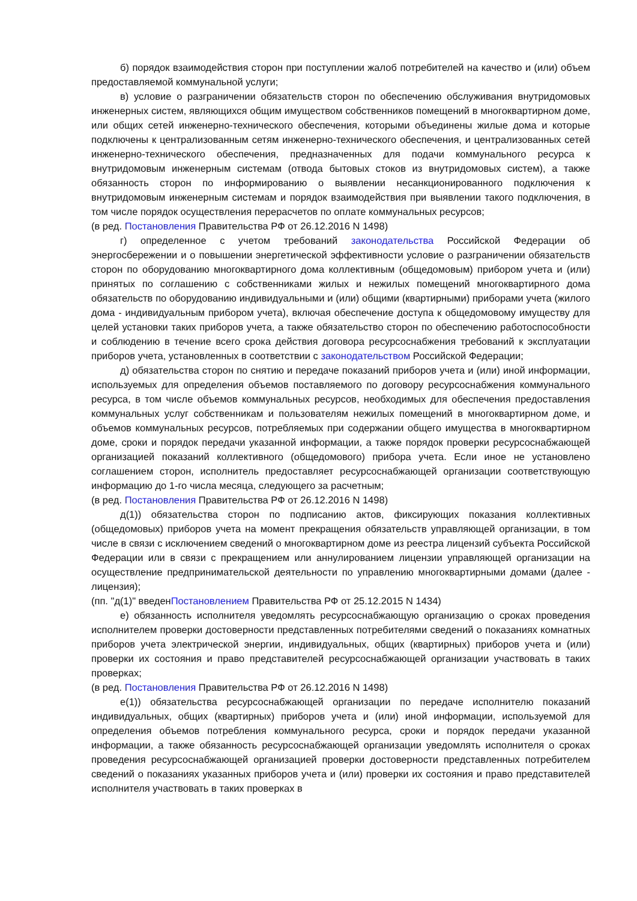б) порядок взаимодействия сторон при поступлении жалоб потребителей на качество и (или) объем предоставляемой коммунальной услуги;
в) условие о разграничении обязательств сторон по обеспечению обслуживания внутридомовых инженерных систем, являющихся общим имуществом собственников помещений в многоквартирном доме, или общих сетей инженерно-технического обеспечения, которыми объединены жилые дома и которые подключены к централизованным сетям инженерно-технического обеспечения, и централизованных сетей инженерно-технического обеспечения, предназначенных для подачи коммунального ресурса к внутридомовым инженерным системам (отвода бытовых стоков из внутридомовых систем), а также обязанность сторон по информированию о выявлении несанкционированного подключения к внутридомовым инженерным системам и порядок взаимодействия при выявлении такого подключения, в том числе порядок осуществления перерасчетов по оплате коммунальных ресурсов;
(в ред. Постановления Правительства РФ от 26.12.2016 N 1498)
г) определенное с учетом требований законодательства Российской Федерации об энергосбережении и о повышении энергетической эффективности условие о разграничении обязательств сторон по оборудованию многоквартирного дома коллективным (общедомовым) прибором учета и (или) принятых по соглашению с собственниками жилых и нежилых помещений многоквартирного дома обязательств по оборудованию индивидуальными и (или) общими (квартирными) приборами учета (жилого дома - индивидуальным прибором учета), включая обеспечение доступа к общедомовому имуществу для целей установки таких приборов учета, а также обязательство сторон по обеспечению работоспособности и соблюдению в течение всего срока действия договора ресурсоснабжения требований к эксплуатации приборов учета, установленных в соответствии с законодательством Российской Федерации;
д) обязательства сторон по снятию и передаче показаний приборов учета и (или) иной информации, используемых для определения объемов поставляемого по договору ресурсоснабжения коммунального ресурса, в том числе объемов коммунальных ресурсов, необходимых для обеспечения предоставления коммунальных услуг собственникам и пользователям нежилых помещений в многоквартирном доме, и объемов коммунальных ресурсов, потребляемых при содержании общего имущества в многоквартирном доме, сроки и порядок передачи указанной информации, а также порядок проверки ресурсоснабжающей организацией показаний коллективного (общедомового) прибора учета. Если иное не установлено соглашением сторон, исполнитель предоставляет ресурсоснабжающей организации соответствующую информацию до 1-го числа месяца, следующего за расчетным;
(в ред. Постановления Правительства РФ от 26.12.2016 N 1498)
д(1)) обязательства сторон по подписанию актов, фиксирующих показания коллективных (общедомовых) приборов учета на момент прекращения обязательств управляющей организации, в том числе в связи с исключением сведений о многоквартирном доме из реестра лицензий субъекта Российской Федерации или в связи с прекращением или аннулированием лицензии управляющей организации на осуществление предпринимательской деятельности по управлению многоквартирными домами (далее - лицензия);
(пп. "д(1)" введенПостановлением Правительства РФ от 25.12.2015 N 1434)
е) обязанность исполнителя уведомлять ресурсоснабжающую организацию о сроках проведения исполнителем проверки достоверности представленных потребителями сведений о показаниях комнатных приборов учета электрической энергии, индивидуальных, общих (квартирных) приборов учета и (или) проверки их состояния и право представителей ресурсоснабжающей организации участвовать в таких проверках;
(в ред. Постановления Правительства РФ от 26.12.2016 N 1498)
е(1)) обязательства ресурсоснабжающей организации по передаче исполнителю показаний индивидуальных, общих (квартирных) приборов учета и (или) иной информации, используемой для определения объемов потребления коммунального ресурса, сроки и порядок передачи указанной информации, а также обязанность ресурсоснабжающей организации уведомлять исполнителя о сроках проведения ресурсоснабжающей организацией проверки достоверности представленных потребителем сведений о показаниях указанных приборов учета и (или) проверки их состояния и право представителей исполнителя участвовать в таких проверках в